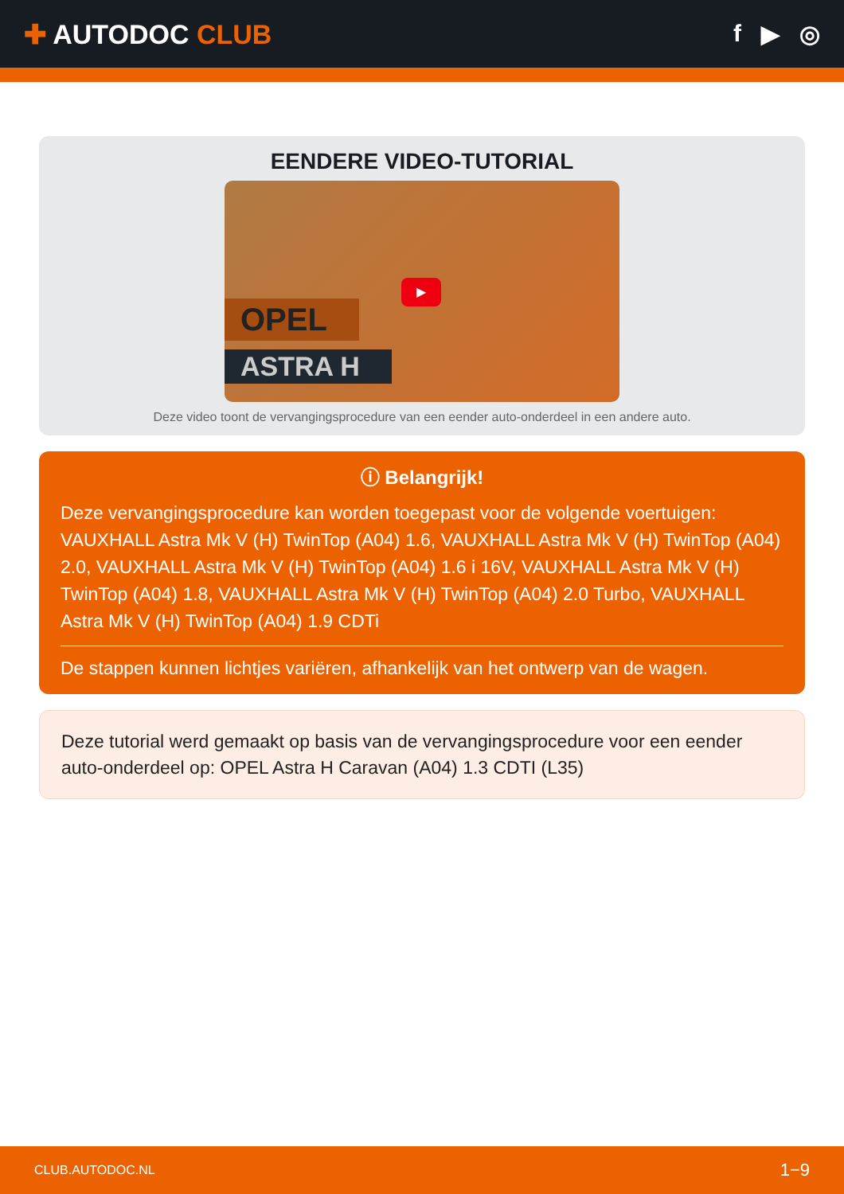✚ AUTODOC CLUB f ▶ ◎
EENDERE VIDEO-TUTORIAL
OPEL
ASTRA H
▶
Deze video toont de vervangingsprocedure van een eender auto-onderdeel in een andere auto.
ⓘ Belangrijk!
Deze vervangingsprocedure kan worden toegepast voor de volgende voertuigen: VAUXHALL Astra Mk V (H) TwinTop (A04) 1.6, VAUXHALL Astra Mk V (H) TwinTop (A04) 2.0, VAUXHALL Astra Mk V (H) TwinTop (A04) 1.6 i 16V, VAUXHALL Astra Mk V (H) TwinTop (A04) 1.8, VAUXHALL Astra Mk V (H) TwinTop (A04) 2.0 Turbo, VAUXHALL Astra Mk V (H) TwinTop (A04) 1.9 CDTi
De stappen kunnen lichtjes variëren, afhankelijk van het ontwerp van de wagen.
Deze tutorial werd gemaakt op basis van de vervangingsprocedure voor een eender auto-onderdeel op: OPEL Astra H Caravan (A04) 1.3 CDTI (L35)
CLUB.AUTODOC.NL 1−9